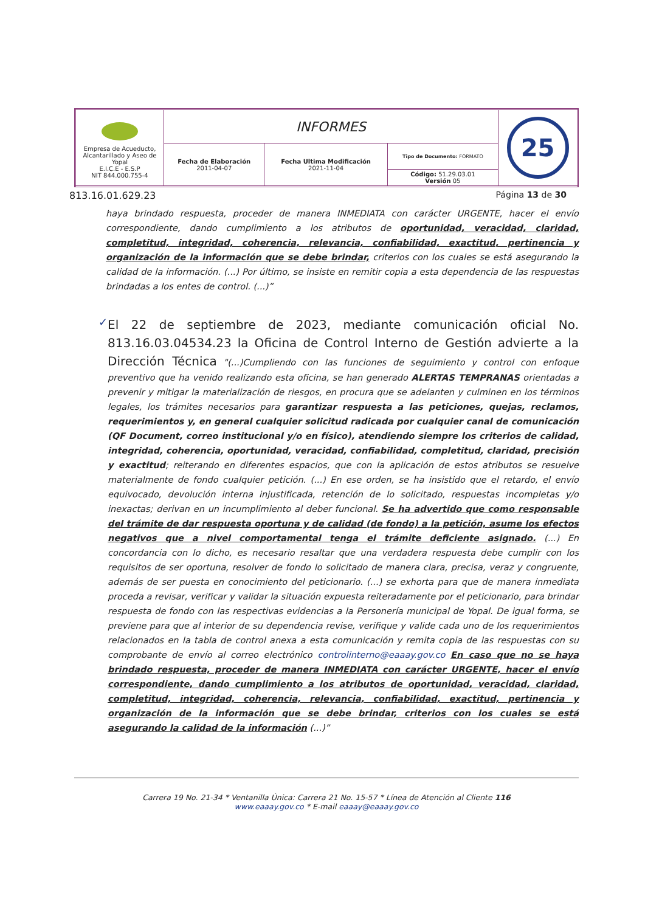| Empresa de Acueducto, Alcantarillado y Aseo de Yopal E.I.C.E - E.S.P NIT 844.000.755-4 | INFORMES | | | 25 |
| | Fecha de Elaboración 2011-04-07 | Fecha Ultima Modificación 2021-11-04 | Tipo de Documento: FORMATO | |
| | | | Código: 51.29.03.01 Versión 05 | |
813.16.01.629.23 Página 13 de 30
haya brindado respuesta, proceder de manera INMEDIATA con carácter URGENTE, hacer el envío correspondiente, dando cumplimiento a los atributos de oportunidad, veracidad, claridad, completitud, integridad, coherencia, relevancia, confiabilidad, exactitud, pertinencia y organización de la información que se debe brindar, criterios con los cuales se está asegurando la calidad de la información. (...) Por último, se insiste en remitir copia a esta dependencia de las respuestas brindadas a los entes de control. (...)”
✓
El 22 de septiembre de 2023, mediante comunicación oficial No. 813.16.03.04534.23 la Oficina de Control Interno de Gestión advierte a la Dirección Técnica "(...)Cumpliendo con las funciones de seguimiento y control con enfoque preventivo que ha venido realizando esta oficina, se han generado ALERTAS TEMPRANAS orientadas a prevenir y mitigar la materialización de riesgos, en procura que se adelanten y culminen en los términos legales, los trámites necesarios para garantizar respuesta a las peticiones, quejas, reclamos, requerimientos y, en general cualquier solicitud radicada por cualquier canal de comunicación (QF Document, correo institucional y/o en físico), atendiendo siempre los criterios de calidad, integridad, coherencia, oportunidad, veracidad, confiabilidad, completitud, claridad, precisión y exactitud; reiterando en diferentes espacios, que con la aplicación de estos atributos se resuelve materialmente de fondo cualquier petición. (...) En ese orden, se ha insistido que el retardo, el envío equivocado, devolución interna injustificada, retención de lo solicitado, respuestas incompletas y/o inexactas; derivan en un incumplimiento al deber funcional. Se ha advertido que como responsable del trámite de dar respuesta oportuna y de calidad (de fondo) a la petición, asume los efectos negativos que a nivel comportamental tenga el trámite deficiente asignado. (...) En concordancia con lo dicho, es necesario resaltar que una verdadera respuesta debe cumplir con los requisitos de ser oportuna, resolver de fondo lo solicitado de manera clara, precisa, veraz y congruente, además de ser puesta en conocimiento del peticionario. (...) se exhorta para que de manera inmediata proceda a revisar, verificar y validar la situación expuesta reiteradamente por el peticionario, para brindar respuesta de fondo con las respectivas evidencias a la Personería municipal de Yopal. De igual forma, se previene para que al interior de su dependencia revise, verifique y valide cada uno de los requerimientos relacionados en la tabla de control anexa a esta comunicación y remita copia de las respuestas con su comprobante de envío al correo electrónico controlinterno@eaaay.gov.co En caso que no se haya brindado respuesta, proceder de manera INMEDIATA con carácter URGENTE, hacer el envío correspondiente, dando cumplimiento a los atributos de oportunidad, veracidad, claridad, completitud, integridad, coherencia, relevancia, confiabilidad, exactitud, pertinencia y organización de la información que se debe brindar, criterios con los cuales se está asegurando la calidad de la información (...)”
Carrera 19 No. 21-34 * Ventanilla Única: Carrera 21 No. 15-57 * Línea de Atención al Cliente 116
www.eaaay.gov.co * E-mail eaaay@eaaay.gov.co